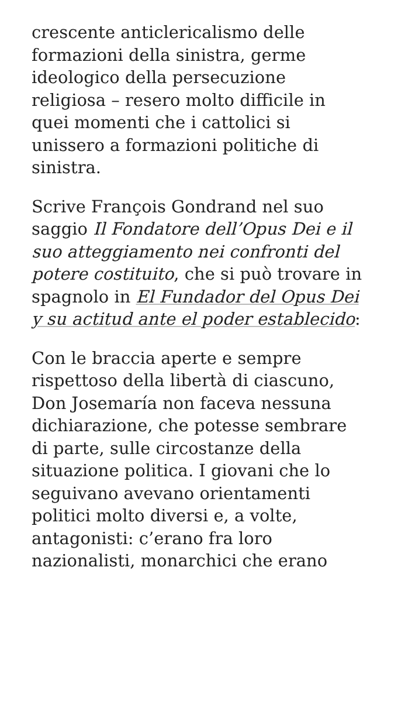crescente anticlericalismo delle formazioni della sinistra, germe ideologico della persecuzione religiosa – resero molto difficile in quei momenti che i cattolici si unissero a formazioni politiche di sinistra.
Scrive François Gondrand nel suo saggio Il Fondatore dell’Opus Dei e il suo atteggiamento nei confronti del potere costituito, che si può trovare in spagnolo in El Fundador del Opus Dei y su actitud ante el poder establecido:
Con le braccia aperte e sempre rispettoso della libertà di ciascuno, Don Josemaría non faceva nessuna dichiarazione, che potesse sembrare di parte, sulle circostanze della situazione politica. I giovani che lo seguivano avevano orientamenti politici molto diversi e, a volte, antagonisti: c’erano fra loro nazionalisti, monarchici che erano